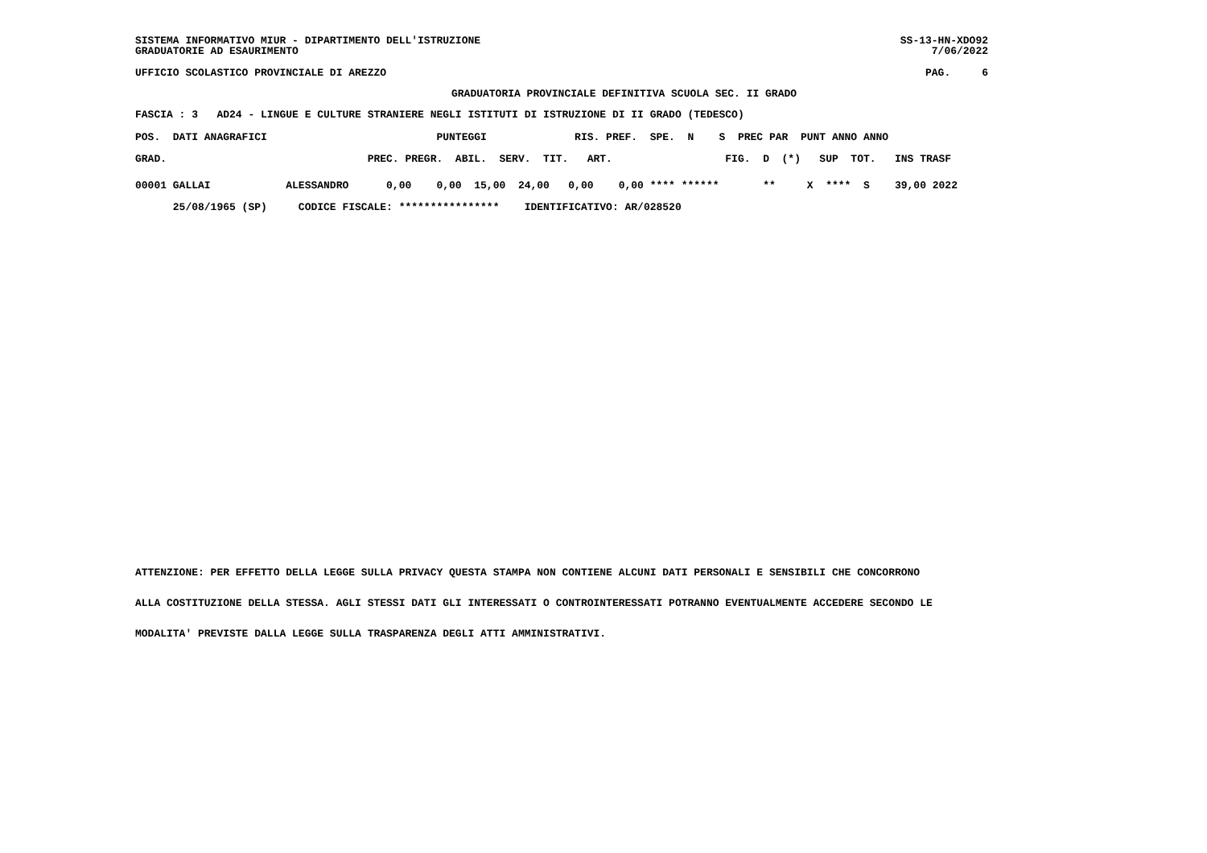SS-13-HN-XDO92
7/06/2022 SISTEMA INFORMATIVO MIUR - DIPARTIMENTO DELL'ISTRUZIONE
GRADUATORIE AD ESAURIMENTO
PAG. 6 UFFICIO SCOLASTICO PROVINCIALE DI AREZZO
GRADUATORIA PROVINCIALE DEFINITIVA SCUOLA SEC. II GRADO
FASCIA : 3 AD24 - LINGUE E CULTURE STRANIERE NEGLI ISTITUTI DI ISTRUZIONE DI II GRADO (TEDESCO)
| POS. DATI ANAGRAFICI PUNTEGGI RIS. PREF. SPE. N S PREC PAR PUNT ANNO ANNO |
| GRAD. PREC. PREGR. ABIL. SERV. TIT. ART. FIG. D (*) SUP TOT. INS TRASF |
| 00001 GALLAI ALESSANDRO 0,00 0,00 15,00 24,00 0,00 0,00 **** ****** ** X **** S 39,00 2022 |
| 25/08/1965 (SP) CODICE FISCALE: **************** IDENTIFICATIVO: AR/028520 |
ATTENZIONE: PER EFFETTO DELLA LEGGE SULLA PRIVACY QUESTA STAMPA NON CONTIENE ALCUNI DATI PERSONALI E SENSIBILI CHE CONCORRONO
ALLA COSTITUZIONE DELLA STESSA. AGLI STESSI DATI GLI INTERESSATI O CONTROINTERESSATI POTRANNO EVENTUALMENTE ACCEDERE SECONDO LE
MODALITA' PREVISTE DALLA LEGGE SULLA TRASPARENZA DEGLI ATTI AMMINISTRATIVI.